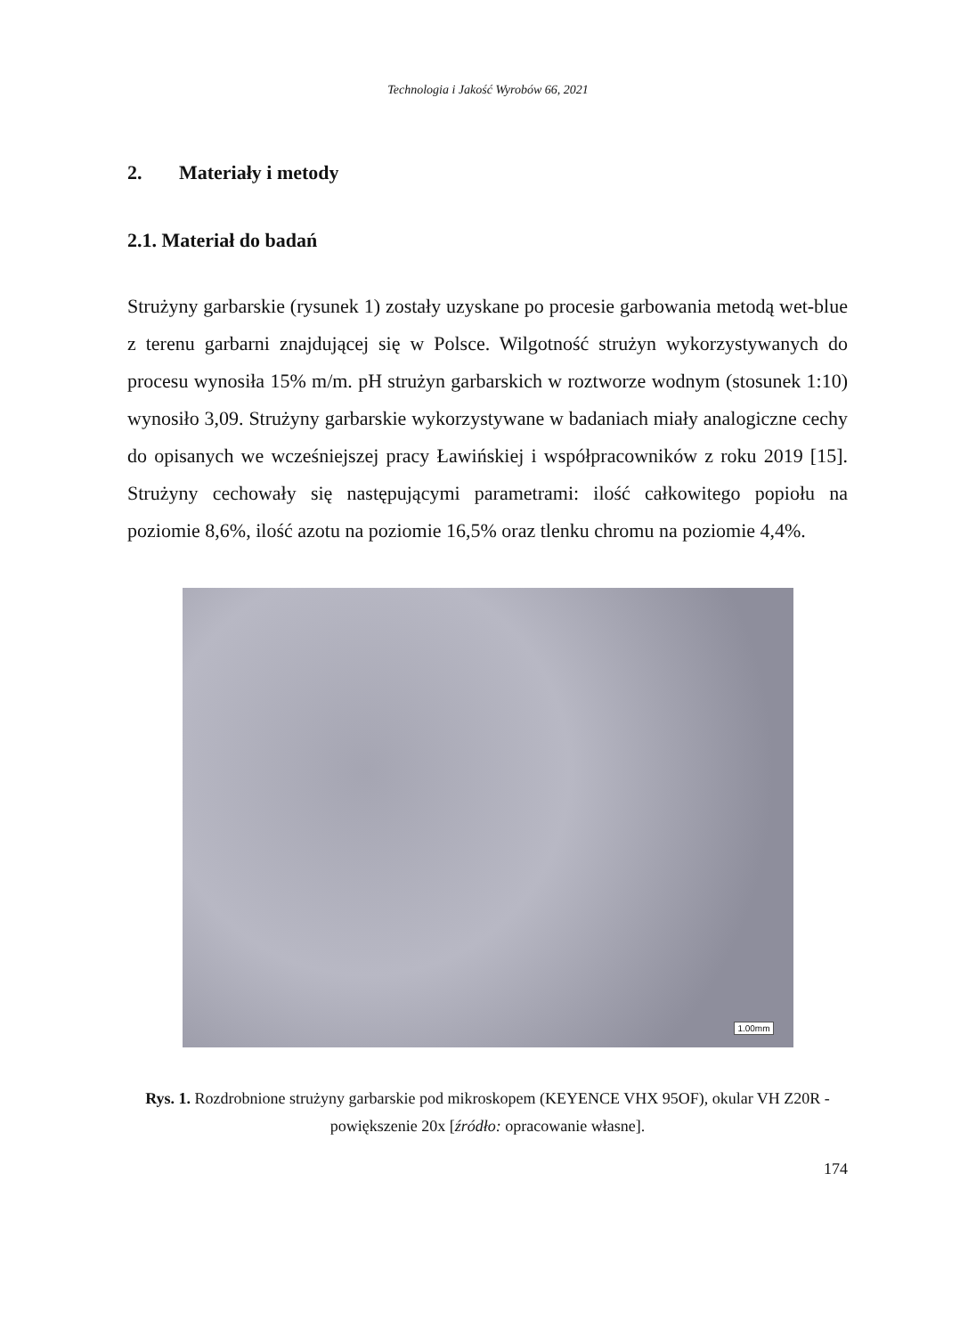Technologia i Jakość Wyrobów 66, 2021
2. Materiały i metody
2.1. Materiał do badań
Strużyny garbarskie (rysunek 1) zostały uzyskane po procesie garbowania metodą wet-blue z terenu garbarni znajdującej się w Polsce. Wilgotność strużyn wykorzystywanych do procesu wynosiła 15% m/m. pH strużyn garbarskich w roztworze wodnym (stosunek 1:10) wynosiło 3,09. Strużyny garbarskie wykorzystywane w badaniach miały analogiczne cechy do opisanych we wcześniejszej pracy Ławińskiej i współpracowników z roku 2019 [15]. Strużyny cechowały się następującymi parametrami: ilość całkowitego popiołu na poziomie 8,6%, ilość azotu na poziomie 16,5% oraz tlenku chromu na poziomie 4,4%.
1.00mm
Rys. 1. Rozdrobnione strużyny garbarskie pod mikroskopem (KEYENCE VHX 95OF), okular VH Z20R - powiększenie 20x [źródło: opracowanie własne].
174